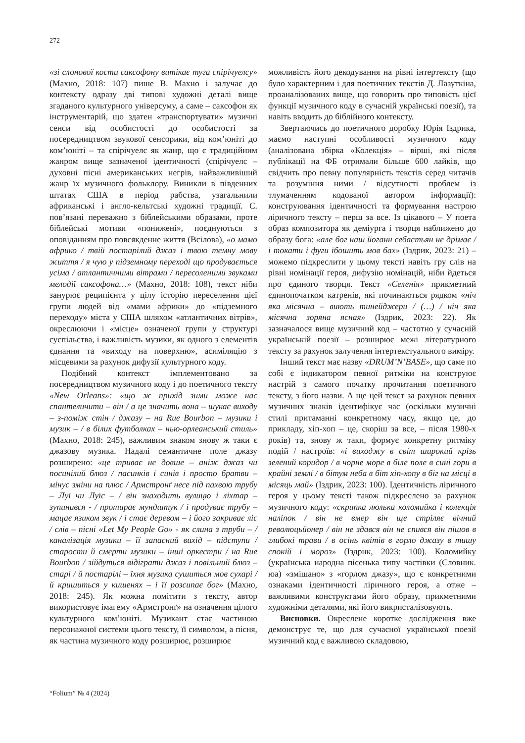272
«зі слонової кости саксофону витікає туга спірічуелсу» (Махно, 2018: 107) пише В. Махно і залучає до контексту одразу дві типові художні деталі вище згаданого культурного універсуму, а саме – саксофон як інструментарій, що здатен «транспортувати» музичні сенси від особистості до особистості за посередництвом звукової сенсорики, від ком’юніті до ком’юніті – та спірічуелс як жанр, що є традиційним жанром вище зазначеної ідентичності (спірічуелс – духовні пісні американських негрів, найважливіший жанр їх музичного фольклору. Виникли в південних штатах США в період рабства, узагальнили африканські і англо-кельтські художні традиції. С. пов’язані переважно з біблейськими образами, проте біблейські мотиви «понижені», поєднуються з оповіданням про повсякденне життя (Всілова), «о мамо африко / твій постарілий джаз і твою темну мову життя / я чую у підземному переході що продувається усіма / атлантичними вітрами / пересоленими звуками мелодії саксофона…» (Махно, 2018: 108), текст ніби занурює реципієнта у цілу історію переселення цієї групи людей від «мами африки» до «підземного переходу» міста у США шляхом «атлантичних вітрів», окреслюючи і «місце» означеної групи у структурі суспільства, і важливість музики, як одного з елементів єднання та «виходу на поверхню», асиміляцію з місцевими за рахунок дифузії культурного коду.
Подібний контекст імплементовано за посередництвом музичного коду і до поетичного тексту «New Orleans»: «що ж прихід зими може нас спантеличити – він / а це значить вона – шукає виходу – з-поміж стін / джазу – на Rue Bourbon – музики і музик – / в білих футболках – нью-орлеанський стиль» (Махно, 2018: 245), важливим знаком знову ж таки є джазову музика. Надалі семантичне поле джазу розширено: «це триває не довше – аніж джаз чи посинілий блюз / пасинків і синів і просто братви – мінус зміни на плюс / Армстронґ несе під пахвою трубу – Луї чи Луїс – / він знаходить вулицю і ліхтар – зупинився - / протирає мундштук / і продуває трубу – мацає язиком звук / і стає деревом – і його закриває ліс / слів – пісні «Let My People Go» - як слина з труби – / каналізація музики – її запасний вихід – підступи / старости й смерти музики – інші оркестри / на Rue Bourbon / зійдуться відіграти джаз і повільний блюз – старі / й постарілі – їхня музика сушиться мов сухарі / й кришиться у кишенях – і її розсипає бог» (Махно, 2018: 245). Як можна помітити з тексту, автор використовує імагему «Армстронґ» на означення цілого культурного ком’юніті. Музикант стає частиною персонажної системи цього тексту, її символом, а пісня, як частина музичного коду розширює, розширює
можливість його декодування на рівні інтертексту (що було характерним і для поетичних текстів Д. Лазуткіна, проаналізованих вище, що говорить про типовість цієї функції музичного коду в сучасній українські поезії), та навіть вводить до біблійного контексту.
Звертаючись до поетичного доробку Юрія Іздрика, маємо наступні особливості музичного коду (аналізована збірка «Колекція» – вірші, які після публікації на ФБ отримали більше 600 лайків, що свідчить про певну популярність текстів серед читачів та розуміння ними / відсутності проблем із тлумаченням кодованої автором інформації): конструювання ідентичності та формування настрою ліричного тексту – перш за все. Із цікавого – У поета образ композитора як деміурга і творця наближено до образу бога: «але бог наш йоганн себастьян не дрімає / і токати і фуги їбошить мов бах» (Іздрик, 2023: 21) – можемо підкреслити у цьому тексті навіть гру слів на рівні номінації героя, дифузію номінацій, ніби йдеться про єдиного творця. Текст «Селенія» прикметний єдинопочатком катренів, які починаються рядком «ніч яка місячна – виють тинейджери / (…) / ніч яка місячна зоряна ясная» (Іздрик, 2023: 22). Як зазначалося вище музичний код – частотно у сучасній українській поезії – розширює межі літературного тексту за рахунок залучення інтертекстуального виміру.
Інший текст має назву «DRUM’N’BASE», що саме по собі є індикатором певної ритміки на конструює настрій з самого початку прочитання поетичного тексту, з його назви. А ще цей текст за рахунок певних музичних знаків ідентифікує час (оскільки музичні стилі притаманні конкретному часу, якщо це, до прикладу, хіп-хоп – це, скоріш за все, – після 1980-х років) та, знову ж таки, формує конкретну ритміку подій / настроїв: «і виходжу в світ широкий крізь зелений коридор / в чорне море в біле поле в сині гори в крайні землі / в бітум неба в біт хіп-хопу в біг на місці в місяць май» (Іздрик, 2023: 100). Ідентичність ліричного героя у цьому тексті також підкреслено за рахунок музичного коду: «скрипка люлька коломийка і колекція наліпок / він не вмер він ще стріляє вічний революцьйонер / він не здався він не спився він пішов в глибокі трави / в осінь квітів в горло джазу в тишу спокій і мороз» (Іздрик, 2023: 100). Коломийку (українська народна пісенька типу частівки (Словник. юа) «змішано» з «горлом джазу», що є конкретними ознаками ідентичності ліричного героя, а отже – важливими конструктами його образу, прикметними художніми деталями, які його викристалізовують.
Висновки. Окреслене коротке дослідження вже демонструє те, що для сучасної української поезії музичний код є важливою складовою,
“Folium” № 4 (2024)